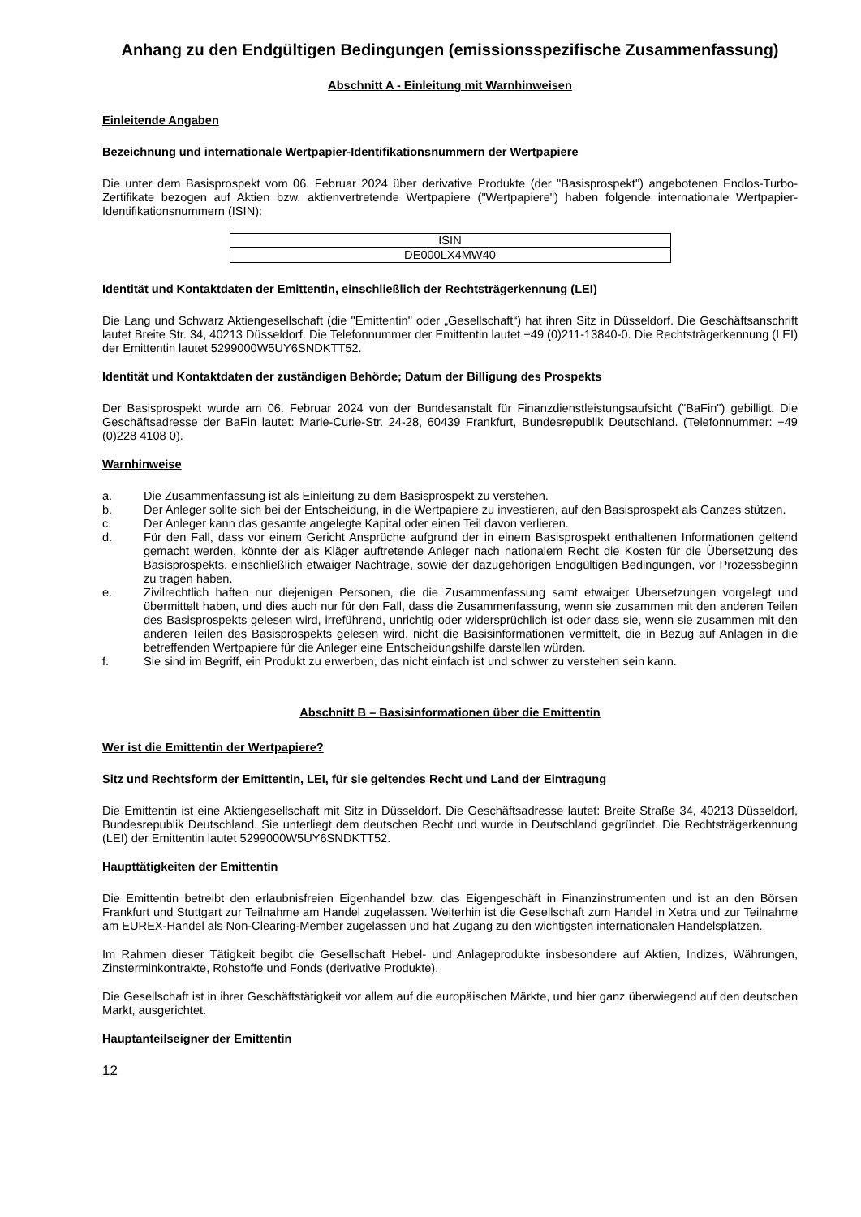Anhang zu den Endgültigen Bedingungen (emissionsspezifische Zusammenfassung)
Abschnitt A - Einleitung mit Warnhinweisen
Einleitende Angaben
Bezeichnung und internationale Wertpapier-Identifikationsnummern der Wertpapiere
Die unter dem Basisprospekt vom 06. Februar 2024 über derivative Produkte (der "Basisprospekt") angebotenen Endlos-Turbo-Zertifikate bezogen auf Aktien bzw. aktienvertretende Wertpapiere ("Wertpapiere") haben folgende internationale Wertpapier-Identifikationsnummern (ISIN):
| ISIN |
| --- |
| DE000LX4MW40 |
Identität und Kontaktdaten der Emittentin, einschließlich der Rechtsträgerkennung (LEI)
Die Lang und Schwarz Aktiengesellschaft (die "Emittentin" oder „Gesellschaft“) hat ihren Sitz in Düsseldorf. Die Geschäftsanschrift lautet Breite Str. 34, 40213 Düsseldorf. Die Telefonnummer der Emittentin lautet +49 (0)211-13840-0. Die Rechtsträgerkennung (LEI) der Emittentin lautet 5299000W5UY6SNDKTT52.
Identität und Kontaktdaten der zuständigen Behörde; Datum der Billigung des Prospekts
Der Basisprospekt wurde am 06. Februar 2024 von der Bundesanstalt für Finanzdienstleistungsaufsicht ("BaFin") gebilligt. Die Geschäftsadresse der BaFin lautet: Marie-Curie-Str. 24-28, 60439 Frankfurt, Bundesrepublik Deutschland. (Telefonnummer: +49 (0)228 4108 0).
Warnhinweise
a. Die Zusammenfassung ist als Einleitung zu dem Basisprospekt zu verstehen.
b. Der Anleger sollte sich bei der Entscheidung, in die Wertpapiere zu investieren, auf den Basisprospekt als Ganzes stützen.
c. Der Anleger kann das gesamte angelegte Kapital oder einen Teil davon verlieren.
d. Für den Fall, dass vor einem Gericht Ansprüche aufgrund der in einem Basisprospekt enthaltenen Informationen geltend gemacht werden, könnte der als Kläger auftretende Anleger nach nationalem Recht die Kosten für die Übersetzung des Basisprospekts, einschließlich etwaiger Nachträge, sowie der dazugehörigen Endgültigen Bedingungen, vor Prozessbeginn zu tragen haben.
e. Zivilrechtlich haften nur diejenigen Personen, die die Zusammenfassung samt etwaiger Übersetzungen vorgelegt und übermittelt haben, und dies auch nur für den Fall, dass die Zusammenfassung, wenn sie zusammen mit den anderen Teilen des Basisprospekts gelesen wird, irreführend, unrichtig oder widersprüchlich ist oder dass sie, wenn sie zusammen mit den anderen Teilen des Basisprospekts gelesen wird, nicht die Basisinformationen vermittelt, die in Bezug auf Anlagen in die betreffenden Wertpapiere für die Anleger eine Entscheidungshilfe darstellen würden.
f. Sie sind im Begriff, ein Produkt zu erwerben, das nicht einfach ist und schwer zu verstehen sein kann.
Abschnitt B – Basisinformationen über die Emittentin
Wer ist die Emittentin der Wertpapiere?
Sitz und Rechtsform der Emittentin, LEI, für sie geltendes Recht und Land der Eintragung
Die Emittentin ist eine Aktiengesellschaft mit Sitz in Düsseldorf. Die Geschäftsadresse lautet: Breite Straße 34, 40213 Düsseldorf, Bundesrepublik Deutschland. Sie unterliegt dem deutschen Recht und wurde in Deutschland gegründet. Die Rechtsträgerkennung (LEI) der Emittentin lautet 5299000W5UY6SNDKTT52.
Haupttätigkeiten der Emittentin
Die Emittentin betreibt den erlaubnisfreien Eigenhandel bzw. das Eigengeschäft in Finanzinstrumenten und ist an den Börsen Frankfurt und Stuttgart zur Teilnahme am Handel zugelassen. Weiterhin ist die Gesellschaft zum Handel in Xetra und zur Teilnahme am EUREX-Handel als Non-Clearing-Member zugelassen und hat Zugang zu den wichtigsten internationalen Handelsplätzen.
Im Rahmen dieser Tätigkeit begibt die Gesellschaft Hebel- und Anlageprodukte insbesondere auf Aktien, Indizes, Währungen, Zinsterminkontrakte, Rohstoffe und Fonds (derivative Produkte).
Die Gesellschaft ist in ihrer Geschäftstätigkeit vor allem auf die europäischen Märkte, und hier ganz überwiegend auf den deutschen Markt, ausgerichtet.
Hauptanteilseigner der Emittentin
12